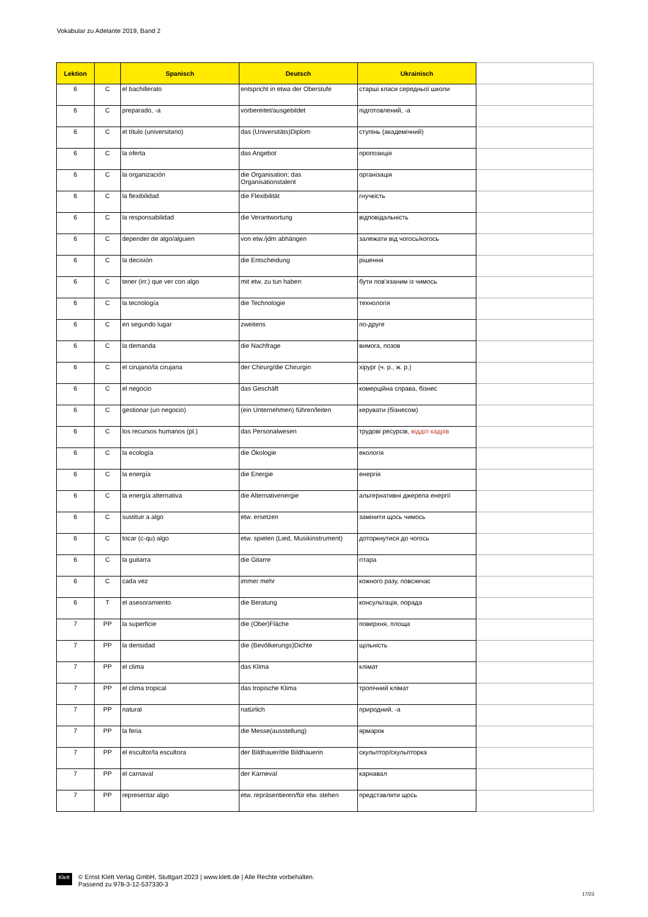Vokabular zu Adelante 2019, Band 2
| Lektion | | Spanisch | Deutsch | Ukrainisch | |
| --- | --- | --- | --- | --- | --- |
| 6 | C | el bachillerato | entspricht in etwa der Oberstufe | старші класи середньої школи | |
| 6 | C | preparado, -a | vorbereitet/ausgebildet | підготовлений, -а | |
| 6 | C | el título (universitario) | das (Universitäts)Diplom | ступінь (академічний) | |
| 6 | C | la oferta | das Angebot | пропозиція | |
| 6 | C | la organización | die Organisation; das Organisationstalent | організація | |
| 6 | C | la flexibilidad | die Flexibilität | гнучкість | |
| 6 | C | la responsabilidad | die Verantwortung | відповідальність | |
| 6 | C | depender de algo/alguien | von etw./jdm abhängen | залежати від чогось/когось | |
| 6 | C | la decisión | die Entscheidung | рішення | |
| 6 | C | tener (irr.) que ver con algo | mit etw. zu tun haben | бути пов’язаним із чимось | |
| 6 | C | la tecnología | die Technologie | технологія | |
| 6 | C | en segundo lugar | zweitens | по-друге | |
| 6 | C | la demanda | die Nachfrage | вимога, позов | |
| 6 | C | el cirujano/la cirujana | der Chirurg/die Chirurgin | хірург (ч. р., ж. р.) | |
| 6 | C | el negocio | das Geschäft | комерційна справа, бізнес | |
| 6 | C | gestionar (un negocio) | (ein Unternehmen) führen/leiten | керувати (бізнесом) | |
| 6 | C | los recursos humanos (pl.) | das Personalwesen | трудові ресурсів, відділ кадрів | |
| 6 | C | la ecología | die Ökologie | екологія | |
| 6 | C | la energía | die Energie | енергія | |
| 6 | C | la energía alternativa | die Alternativenergie | альтернативні джерела енергії | |
| 6 | C | sustituir a algo | etw. ersetzen | замінити щось чимось | |
| 6 | C | tocar (c-qu) algo | etw. spielen (Lied, Musikinstrument) | доторкнутися до чогось | |
| 6 | C | la guitarra | die Gitarre | гітара | |
| 6 | C | cada vez | immer mehr | кожного разу, повсякчас | |
| 6 | T | el asesoramiento | die Beratung | консультація, порада | |
| 7 | PP | la superficie | die (Ober)Fläche | поверхня, площа | |
| 7 | PP | la densidad | die (Bevölkerungs)Dichte | щільність | |
| 7 | PP | el clima | das Klima | клімат | |
| 7 | PP | el clima tropical | das tropische Klima | тропічний клімат | |
| 7 | PP | natural | natürlich | природний, -а | |
| 7 | PP | la feria | die Messe(ausstellung) | ярмарок | |
| 7 | PP | el escultor/la escultora | der Bildhauer/die Bildhauerin | скульптор/скульпторка | |
| 7 | PP | el carnaval | der Karneval | карнавал | |
| 7 | PP | representar algo | etw. repräsentieren/für etw. stehen | представляти щось | |
Klett
© Ernst Klett Verlag GmbH, Stuttgart 2023 | www.klett.de | Alle Rechte vorbehalten.
Passend zu 978-3-12-537330-3
17/23